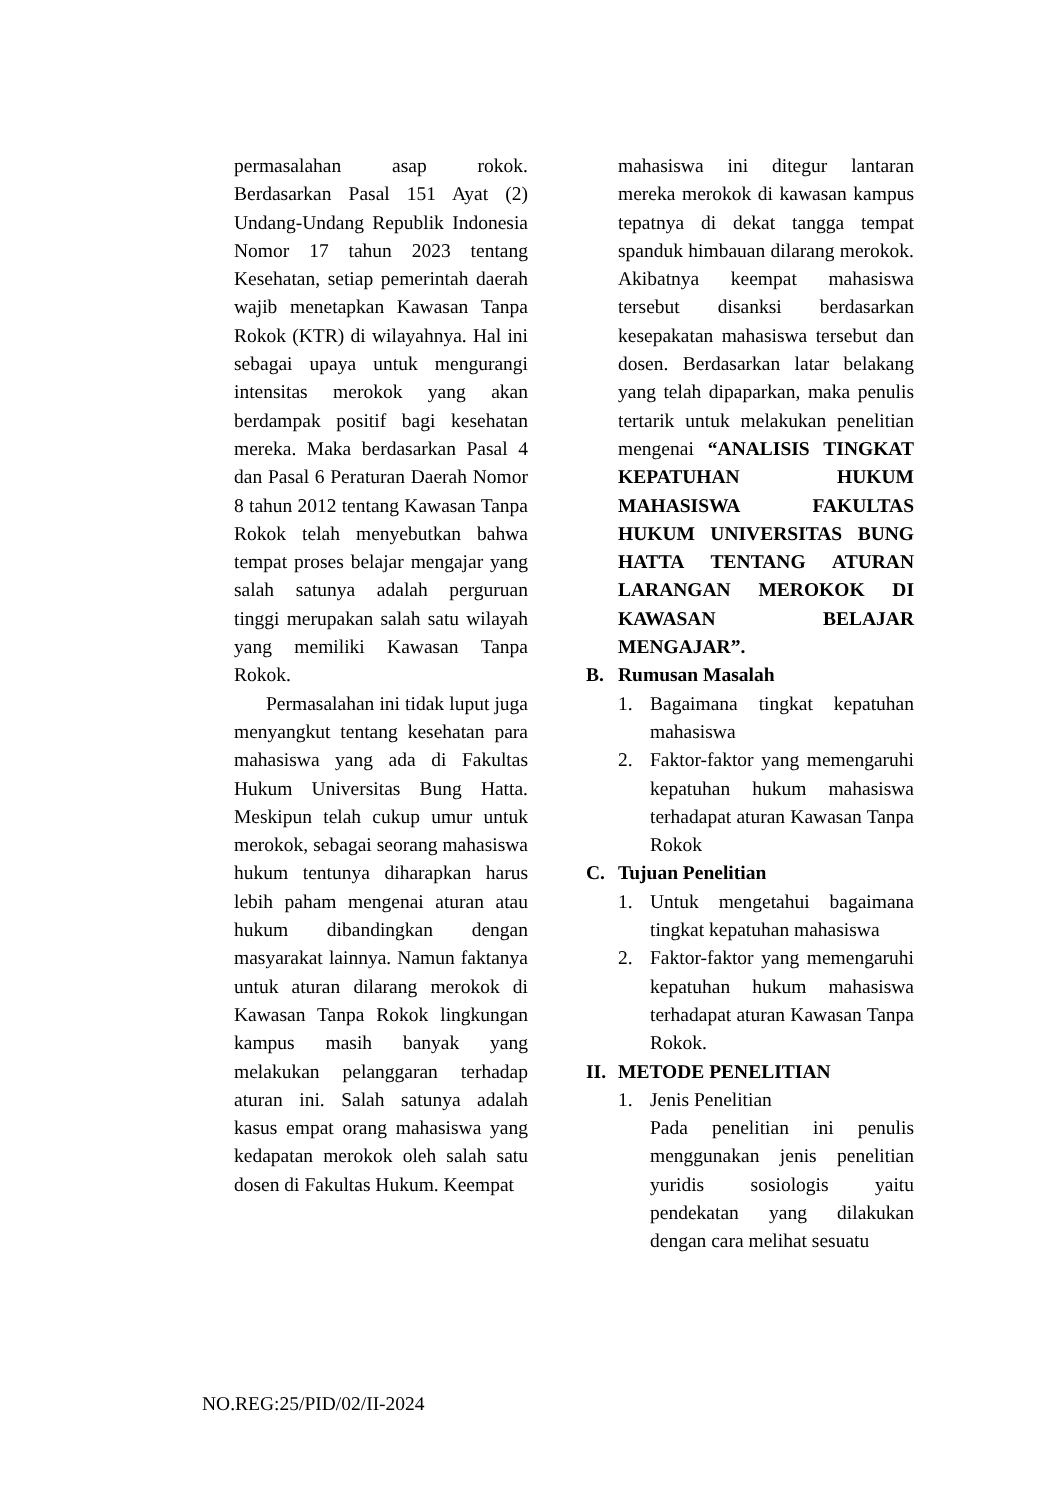permasalahan asap rokok. Berdasarkan Pasal 151 Ayat (2) Undang-Undang Republik Indonesia Nomor 17 tahun 2023 tentang Kesehatan, setiap pemerintah daerah wajib menetapkan Kawasan Tanpa Rokok (KTR) di wilayahnya. Hal ini sebagai upaya untuk mengurangi intensitas merokok yang akan berdampak positif bagi kesehatan mereka. Maka berdasarkan Pasal 4 dan Pasal 6 Peraturan Daerah Nomor 8 tahun 2012 tentang Kawasan Tanpa Rokok telah menyebutkan bahwa tempat proses belajar mengajar yang salah satunya adalah perguruan tinggi merupakan salah satu wilayah yang memiliki Kawasan Tanpa Rokok.
Permasalahan ini tidak luput juga menyangkut tentang kesehatan para mahasiswa yang ada di Fakultas Hukum Universitas Bung Hatta. Meskipun telah cukup umur untuk merokok, sebagai seorang mahasiswa hukum tentunya diharapkan harus lebih paham mengenai aturan atau hukum dibandingkan dengan masyarakat lainnya. Namun faktanya untuk aturan dilarang merokok di Kawasan Tanpa Rokok lingkungan kampus masih banyak yang melakukan pelanggaran terhadap aturan ini. Salah satunya adalah kasus empat orang mahasiswa yang kedapatan merokok oleh salah satu dosen di Fakultas Hukum. Keempat
mahasiswa ini ditegur lantaran mereka merokok di kawasan kampus tepatnya di dekat tangga tempat spanduk himbauan dilarang merokok. Akibatnya keempat mahasiswa tersebut disanksi berdasarkan kesepakatan mahasiswa tersebut dan dosen. Berdasarkan latar belakang yang telah dipaparkan, maka penulis tertarik untuk melakukan penelitian mengenai “ANALISIS TINGKAT KEPATUHAN HUKUM MAHASISWA FAKULTAS HUKUM UNIVERSITAS BUNG HATTA TENTANG ATURAN LARANGAN MEROKOK DI KAWASAN BELAJAR MENGAJAR”.
B. Rumusan Masalah
1. Bagaimana tingkat kepatuhan mahasiswa
2. Faktor-faktor yang memengaruhi kepatuhan hukum mahasiswa terhadapat aturan Kawasan Tanpa Rokok
C. Tujuan Penelitian
1. Untuk mengetahui bagaimana tingkat kepatuhan mahasiswa
2. Faktor-faktor yang memengaruhi kepatuhan hukum mahasiswa terhadapat aturan Kawasan Tanpa Rokok.
II. METODE PENELITIAN
1. Jenis Penelitian
Pada penelitian ini penulis menggunakan jenis penelitian yuridis sosiologis yaitu pendekatan yang dilakukan dengan cara melihat sesuatu
NO.REG:25/PID/02/II-2024